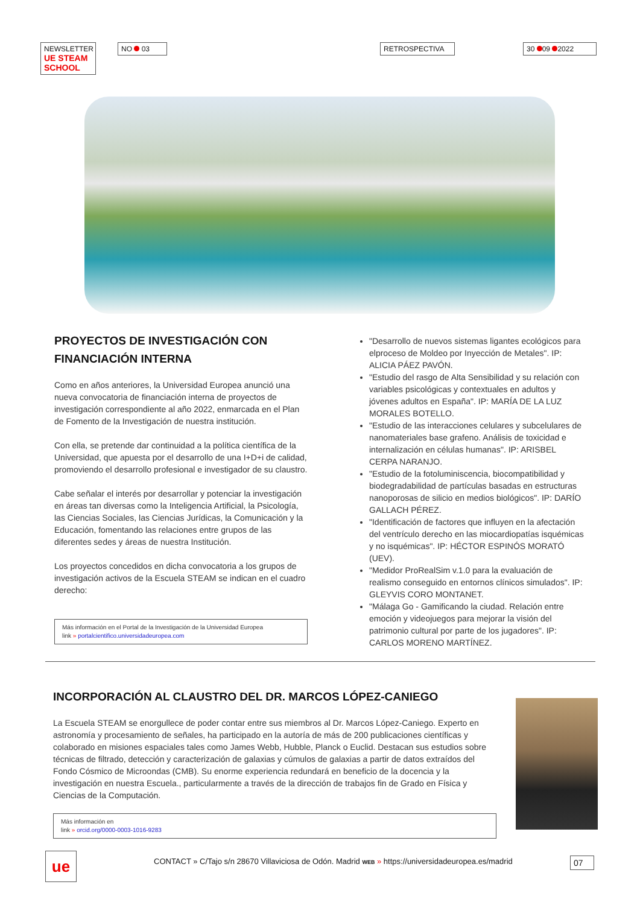NEWSLETTER
UE STEAM
SCHOOL
NO 03 RETROSPECTIVA 30 09 2022
PROYECTOS DE INVESTIGACIÓN CON FINANCIACIÓN INTERNA
Como en años anteriores, la Universidad Europea anunció una nueva convocatoria de financiación interna de proyectos de investigación correspondiente al año 2022, enmarcada en el Plan de Fomento de la Investigación de nuestra institución.
Con ella, se pretende dar continuidad a la política científica de la Universidad, que apuesta por el desarrollo de una I+D+i de calidad, promoviendo el desarrollo profesional e investigador de su claustro.
Cabe señalar el interés por desarrollar y potenciar la investigación en áreas tan diversas como la Inteligencia Artificial, la Psicología, las Ciencias Sociales, las Ciencias Jurídicas, la Comunicación y la Educación, fomentando las relaciones entre grupos de las diferentes sedes y áreas de nuestra Institución.
Los proyectos concedidos en dicha convocatoria a los grupos de investigación activos de la Escuela STEAM se indican en el cuadro derecho:
Más información en el Portal de la Investigación de la Universidad Europea
link » portalcientifico.universidadeuropea.com
"Desarrollo de nuevos sistemas ligantes ecológicos para elproceso de Moldeo por Inyección de Metales". IP: ALICIA PÁEZ PAVÓN.
"Estudio del rasgo de Alta Sensibilidad y su relación con variables psicológicas y contextuales en adultos y jóvenes adultos en España". IP: MARÍA DE LA LUZ MORALES BOTELLO.
"Estudio de las interacciones celulares y subcelulares de nanomateriales base grafeno. Análisis de toxicidad e internalización en células humanas". IP: ARISBEL CERPA NARANJO.
"Estudio de la fotoluminiscencia, biocompatibilidad y biodegradabilidad de partículas basadas en estructuras nanoporosas de silicio en medios biológicos". IP: DARÍO GALLACH PÉREZ.
"Identificación de factores que influyen en la afectación del ventrículo derecho en las miocardiopatías isquémicas y no isquémicas". IP: HÉCTOR ESPINÓS MORATÓ (UEV).
"Medidor ProRealSim v.1.0 para la evaluación de realismo conseguido en entornos clínicos simulados". IP: GLEYVIS CORO MONTANET.
"Málaga Go - Gamificando la ciudad. Relación entre emoción y videojuegos para mejorar la visión del patrimonio cultural por parte de los jugadores". IP: CARLOS MORENO MARTÍNEZ.
INCORPORACIÓN AL CLAUSTRO DEL DR. MARCOS LÓPEZ-CANIEGO
La Escuela STEAM se enorgullece de poder contar entre sus miembros al Dr. Marcos López-Caniego. Experto en astronomía y procesamiento de señales, ha participado en la autoría de más de 200 publicaciones científicas y colaborado en misiones espaciales tales como James Webb, Hubble, Planck o Euclid. Destacan sus estudios sobre técnicas de filtrado, detección y caracterización de galaxias y cúmulos de galaxias a partir de datos extraídos del Fondo Cósmico de Microondas (CMB). Su enorme experiencia redundará en beneficio de la docencia y la investigación en nuestra Escuela., particularmente a través de la dirección de trabajos fin de Grado en Física y Ciencias de la Computación.
Más información en
link » orcid.org/0000-0003-1016-9283
ue
CONTACT » C/Tajo s/n 28670 Villaviciosa de Odón. Madrid WEB » https://universidadeuropea.es/madrid
07